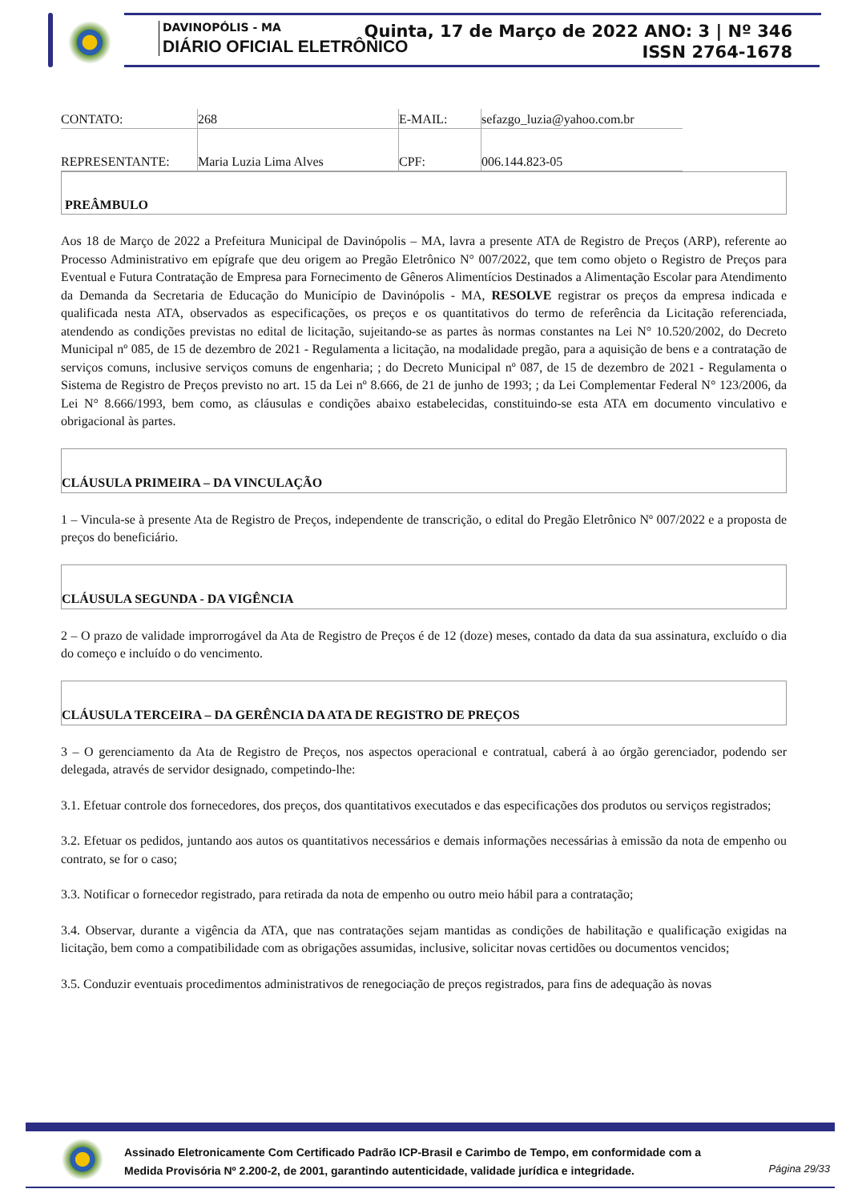DAVINOPÓLIS - MA
DIÁRIO OFICIAL ELETRÔNICO
Quinta, 17 de Março de 2022 ANO: 3 | Nº 346
ISSN 2764-1678
| CONTATO: | 268 | E-MAIL: | sefazgo_luzia@yahoo.com.br |
| REPRESENTANTE: | Maria Luzia Lima Alves | CPF: | 006.144.823-05 |
PREÂMBULO
Aos 18 de Março de 2022 a Prefeitura Municipal de Davinópolis – MA, lavra a presente ATA de Registro de Preços (ARP), referente ao Processo Administrativo em epígrafe que deu origem ao Pregão Eletrônico N° 007/2022, que tem como objeto o Registro de Preços para Eventual e Futura Contratação de Empresa para Fornecimento de Gêneros Alimentícios Destinados a Alimentação Escolar para Atendimento da Demanda da Secretaria de Educação do Município de Davinópolis - MA, RESOLVE registrar os preços da empresa indicada e qualificada nesta ATA, observados as especificações, os preços e os quantitativos do termo de referência da Licitação referenciada, atendendo as condições previstas no edital de licitação, sujeitando-se as partes às normas constantes na Lei N° 10.520/2002, do Decreto Municipal nº 085, de 15 de dezembro de 2021 - Regulamenta a licitação, na modalidade pregão, para a aquisição de bens e a contratação de serviços comuns, inclusive serviços comuns de engenharia; ; do Decreto Municipal nº 087, de 15 de dezembro de 2021 - Regulamenta o Sistema de Registro de Preços previsto no art. 15 da Lei nº 8.666, de 21 de junho de 1993; ; da Lei Complementar Federal N° 123/2006, da Lei N° 8.666/1993, bem como, as cláusulas e condições abaixo estabelecidas, constituindo-se esta ATA em documento vinculativo e obrigacional às partes.
CLÁUSULA PRIMEIRA – DA VINCULAÇÃO
1 – Vincula-se à presente Ata de Registro de Preços, independente de transcrição, o edital do Pregão Eletrônico Nº 007/2022 e a proposta de preços do beneficiário.
CLÁUSULA SEGUNDA - DA VIGÊNCIA
2 – O prazo de validade improrrogável da Ata de Registro de Preços é de 12 (doze) meses, contado da data da sua assinatura, excluído o dia do começo e incluído o do vencimento.
CLÁUSULA TERCEIRA – DA GERÊNCIA DA ATA DE REGISTRO DE PREÇOS
3 – O gerenciamento da Ata de Registro de Preços, nos aspectos operacional e contratual, caberá à ao órgão gerenciador, podendo ser delegada, através de servidor designado, competindo-lhe:
3.1. Efetuar controle dos fornecedores, dos preços, dos quantitativos executados e das especificações dos produtos ou serviços registrados;
3.2. Efetuar os pedidos, juntando aos autos os quantitativos necessários e demais informações necessárias à emissão da nota de empenho ou contrato, se for o caso;
3.3. Notificar o fornecedor registrado, para retirada da nota de empenho ou outro meio hábil para a contratação;
3.4. Observar, durante a vigência da ATA, que nas contratações sejam mantidas as condições de habilitação e qualificação exigidas na licitação, bem como a compatibilidade com as obrigações assumidas, inclusive, solicitar novas certidões ou documentos vencidos;
3.5. Conduzir eventuais procedimentos administrativos de renegociação de preços registrados, para fins de adequação às novas
Assinado Eletronicamente Com Certificado Padrão ICP-Brasil e Carimbo de Tempo, em conformidade com a
Medida Provisória Nº 2.200-2, de 2001, garantindo autenticidade, validade jurídica e integridade.
Página 29/33